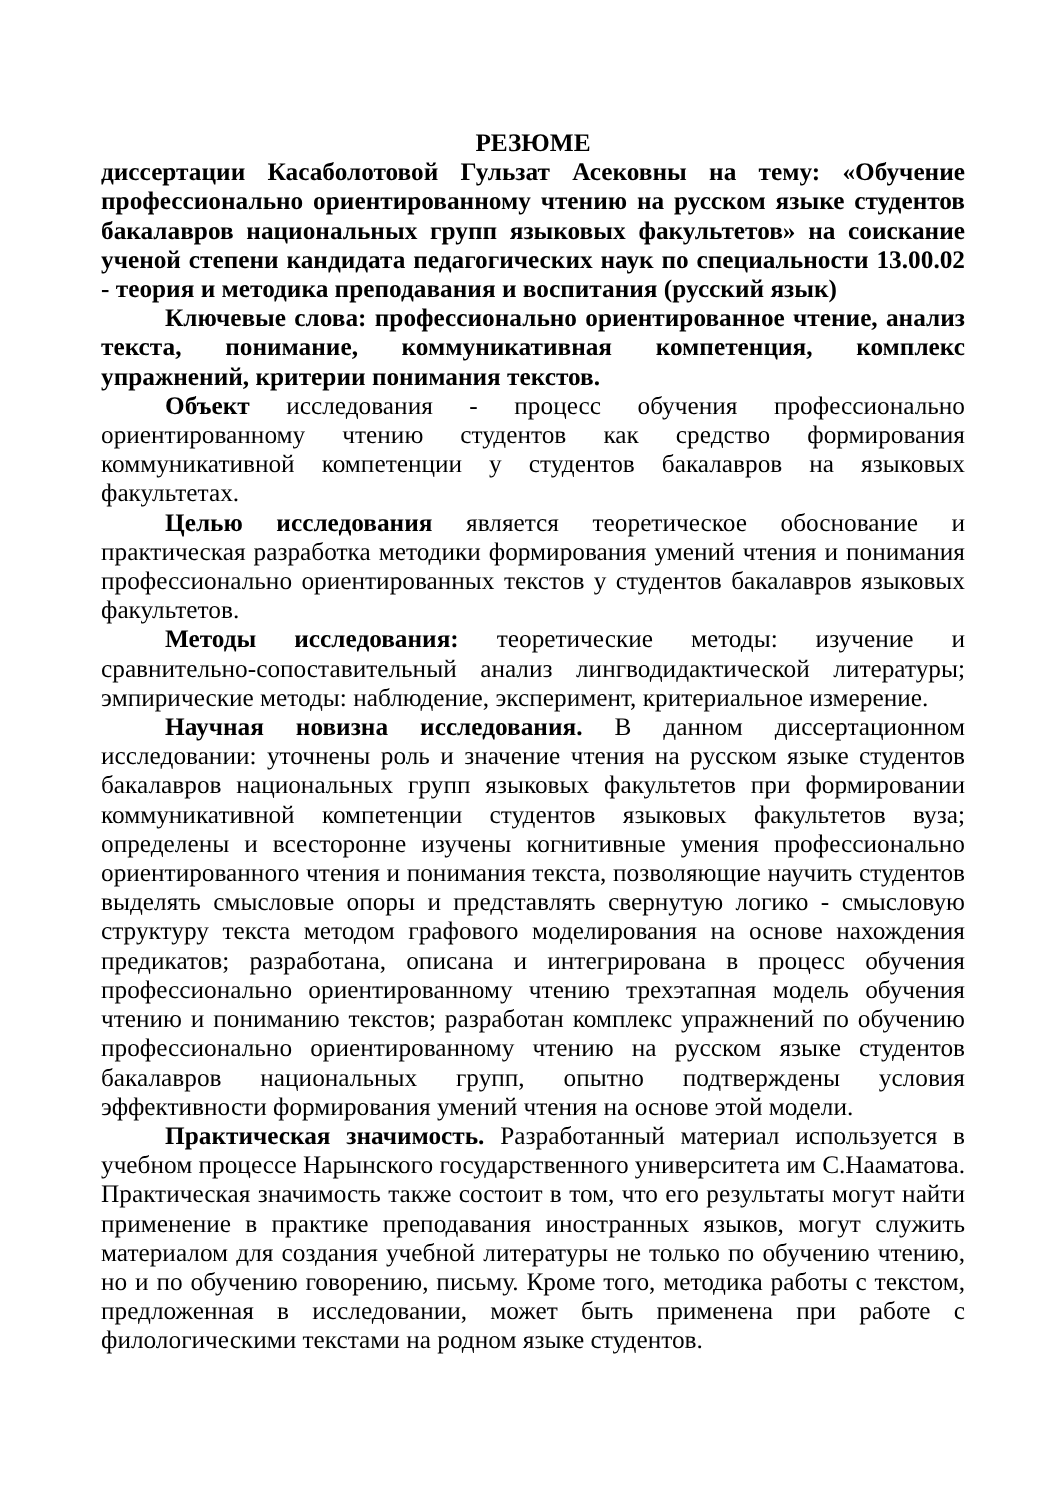РЕЗЮМЕ
диссертации Касаболотовой Гульзат Асековны на тему: «Обучение профессионально ориентированному чтению на русском языке студентов бакалавров национальных групп языковых факультетов» на соискание ученой степени кандидата педагогических наук по специальности 13.00.02 - теория и методика преподавания и воспитания (русский язык)
Ключевые слова: профессионально ориентированное чтение, анализ текста, понимание, коммуникативная компетенция, комплекс упражнений, критерии понимания текстов.
Объект исследования - процесс обучения профессионально ориентированному чтению студентов как средство формирования коммуникативной компетенции у студентов бакалавров на языковых факультетах.
Целью исследования является теоретическое обоснование и практическая разработка методики формирования умений чтения и понимания профессионально ориентированных текстов у студентов бакалавров языковых факультетов.
Методы исследования: теоретические методы: изучение и сравнительно-сопоставительный анализ лингводидактической литературы; эмпирические методы: наблюдение, эксперимент, критериальное измерение.
Научная новизна исследования. В данном диссертационном исследовании: уточнены роль и значение чтения на русском языке студентов бакалавров национальных групп языковых факультетов при формировании коммуникативной компетенции студентов языковых факультетов вуза; определены и всесторонне изучены когнитивные умения профессионально ориентированного чтения и понимания текста, позволяющие научить студентов выделять смысловые опоры и представлять свернутую логико - смысловую структуру текста методом графового моделирования на основе нахождения предикатов; разработана, описана и интегрирована в процесс обучения профессионально ориентированному чтению трехэтапная модель обучения чтению и пониманию текстов; разработан комплекс упражнений по обучению профессионально ориентированному чтению на русском языке студентов бакалавров национальных групп, опытно подтверждены условия эффективности формирования умений чтения на основе этой модели.
Практическая значимость. Разработанный материал используется в учебном процессе Нарынского государственного университета им С.Нааматова. Практическая значимость также состоит в том, что его результаты могут найти применение в практике преподавания иностранных языков, могут служить материалом для создания учебной литературы не только по обучению чтению, но и по обучению говорению, письму. Кроме того, методика работы с текстом, предложенная в исследовании, может быть применена при работе с филологическими текстами на родном языке студентов.